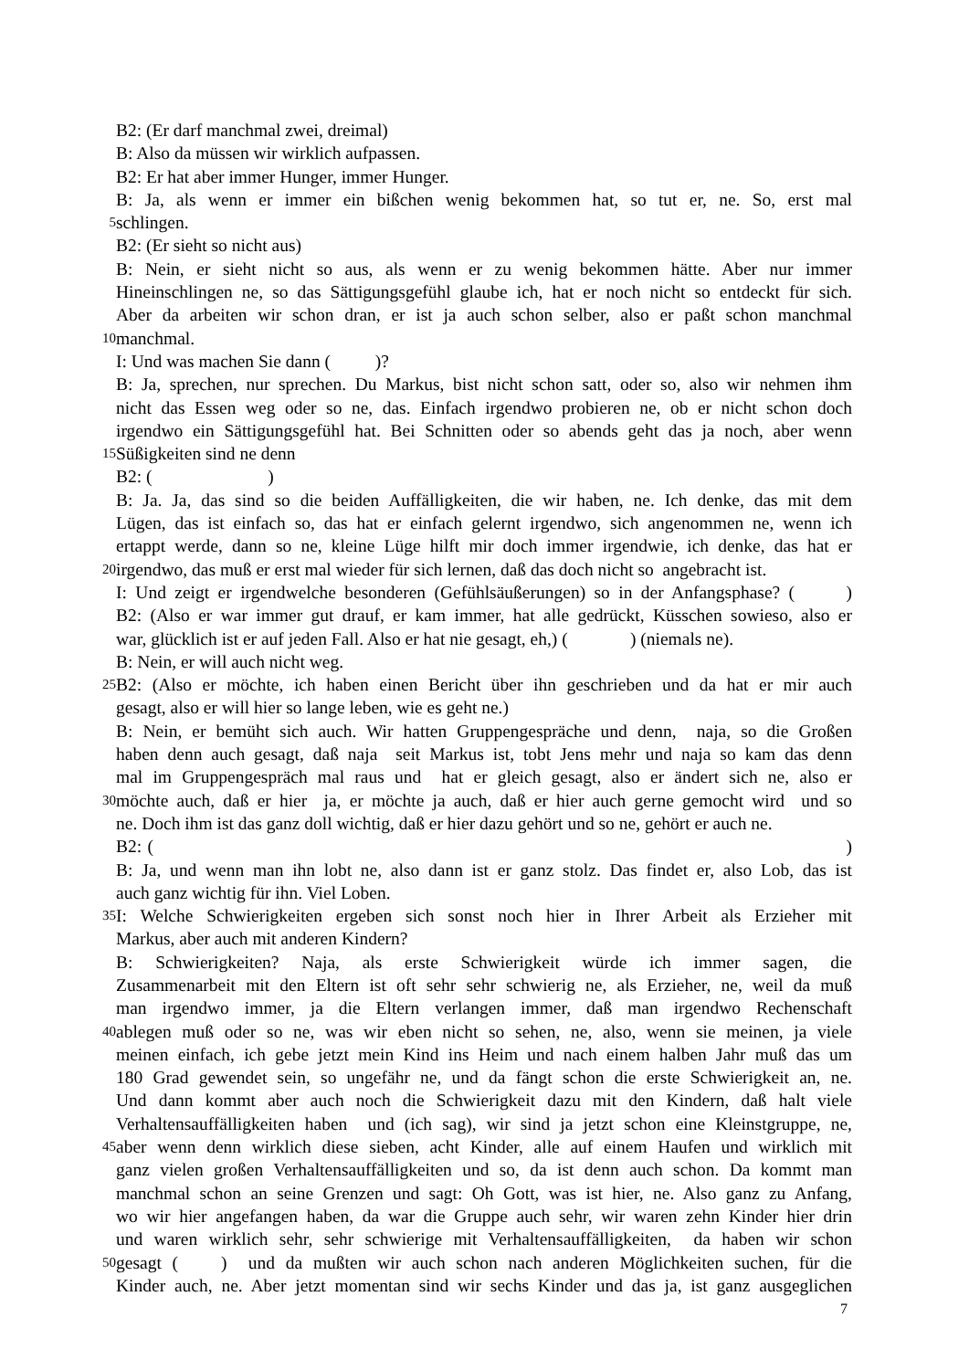B2: (Er darf manchmal zwei, dreimal)
B: Also da müssen wir wirklich aufpassen.
B2: Er hat aber immer Hunger, immer Hunger.
B: Ja, als wenn er immer ein bißchen wenig bekommen hat, so tut er, ne. So, erst mal
5
schlingen.
B2: (Er sieht so nicht aus)
B: Nein, er sieht nicht so aus, als wenn er zu wenig bekommen hätte. Aber nur immer
Hineinschlingen ne, so das Sättigungsgefühl glaube ich, hat er noch nicht so entdeckt für sich.
Aber da arbeiten wir schon dran, er ist ja auch schon selber, also er paßt schon manchmal
10
manchmal.
I: Und was machen Sie dann ( )?
B: Ja, sprechen, nur sprechen. Du Markus, bist nicht schon satt, oder so, also wir nehmen ihm
nicht das Essen weg oder so ne, das. Einfach irgendwo probieren ne, ob er nicht schon doch
irgendwo ein Sättigungsgefühl hat. Bei Schnitten oder so abends geht das ja noch, aber wenn
15
Süßigkeiten sind ne denn
B2: ( )
B: Ja. Ja, das sind so die beiden Auffälligkeiten, die wir haben, ne. Ich denke, das mit dem
Lügen, das ist einfach so, das hat er einfach gelernt irgendwo, sich angenommen ne, wenn ich
ertappt werde, dann so ne, kleine Lüge hilft mir doch immer irgendwie, ich denke, das hat er
20
irgendwo, das muß er erst mal wieder für sich lernen, daß das doch nicht so angebracht ist.
I: Und zeigt er irgendwelche besonderen (Gefühlsäußerungen) so in der Anfangsphase? ( )
B2: (Also er war immer gut drauf, er kam immer, hat alle gedrückt, Küsschen sowieso, also er
war, glücklich ist er auf jeden Fall. Also er hat nie gesagt, eh,) ( ) (niemals ne).
B: Nein, er will auch nicht weg.
25
B2: (Also er möchte, ich haben einen Bericht über ihn geschrieben und da hat er mir auch
gesagt, also er will hier so lange leben, wie es geht ne.)
B: Nein, er bemüht sich auch. Wir hatten Gruppengespräche und denn, naja, so die Großen
haben denn auch gesagt, daß naja seit Markus ist, tobt Jens mehr und naja so kam das denn
mal im Gruppengespräch mal raus und hat er gleich gesagt, also er ändert sich ne, also er
30
möchte auch, daß er hier ja, er möchte ja auch, daß er hier auch gerne gemocht wird und so
ne. Doch ihm ist das ganz doll wichtig, daß er hier dazu gehört und so ne, gehört er auch ne.
B2: ( )
B: Ja, und wenn man ihn lobt ne, also dann ist er ganz stolz. Das findet er, also Lob, das ist
auch ganz wichtig für ihn. Viel Loben.
35
I: Welche Schwierigkeiten ergeben sich sonst noch hier in Ihrer Arbeit als Erzieher mit
Markus, aber auch mit anderen Kindern?
B: Schwierigkeiten? Naja, als erste Schwierigkeit würde ich immer sagen, die
Zusammenarbeit mit den Eltern ist oft sehr sehr schwierig ne, als Erzieher, ne, weil da muß
man irgendwo immer, ja die Eltern verlangen immer, daß man irgendwo Rechenschaft
40
ablegen muß oder so ne, was wir eben nicht so sehen, ne, also, wenn sie meinen, ja viele
meinen einfach, ich gebe jetzt mein Kind ins Heim und nach einem halben Jahr muß das um
180 Grad gewendet sein, so ungefähr ne, und da fängt schon die erste Schwierigkeit an, ne.
Und dann kommt aber auch noch die Schwierigkeit dazu mit den Kindern, daß halt viele
Verhaltensauffälligkeiten haben und (ich sag), wir sind ja jetzt schon eine Kleinstgruppe, ne,
45
aber wenn denn wirklich diese sieben, acht Kinder, alle auf einem Haufen und wirklich mit
ganz vielen großen Verhaltensauffälligkeiten und so, da ist denn auch schon. Da kommt man
manchmal schon an seine Grenzen und sagt: Oh Gott, was ist hier, ne. Also ganz zu Anfang,
wo wir hier angefangen haben, da war die Gruppe auch sehr, wir waren zehn Kinder hier drin
und waren wirklich sehr, sehr schwierige mit Verhaltensauffälligkeiten, da haben wir schon
50
gesagt ( ) und da mußten wir auch schon nach anderen Möglichkeiten suchen, für die
Kinder auch, ne. Aber jetzt momentan sind wir sechs Kinder und das ja, ist ganz ausgeglichen
7